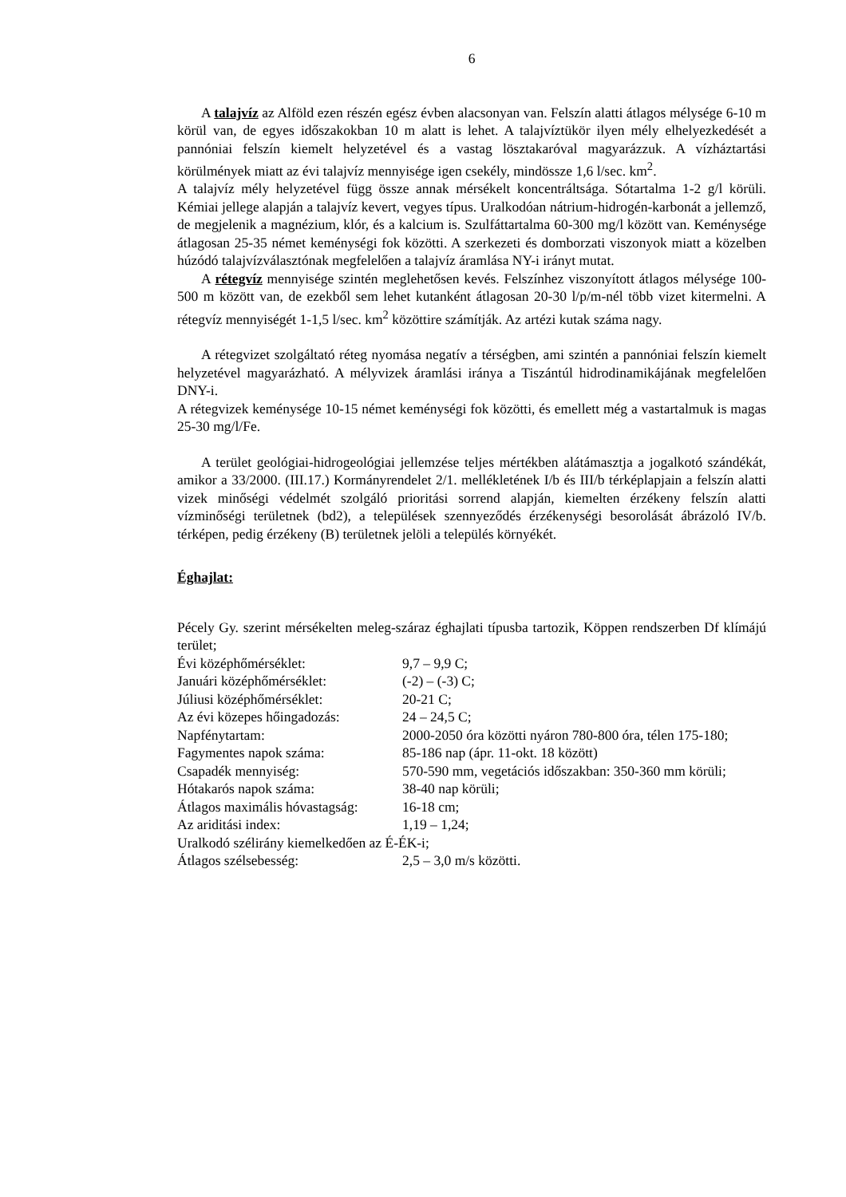6
A talajvíz az Alföld ezen részén egész évben alacsonyan van. Felszín alatti átlagos mélysége 6-10 m körül van, de egyes időszakokban 10 m alatt is lehet. A talajvíztükör ilyen mély elhelyezkedését a pannóniai felszín kiemelt helyzetével és a vastag lösztakaróval magyarázzuk. A vízháztartási körülmények miatt az évi talajvíz mennyisége igen csekély, mindössze 1,6 l/sec. km<sup>2</sup>.
A talajvíz mély helyzetével függ össze annak mérsékelt koncentráltsága. Sótartalma 1-2 g/l körüli. Kémiai jellege alapján a talajvíz kevert, vegyes típus. Uralkodóan nátrium-hidrogén-karbonát a jellemző, de megjelenik a magnézium, klór, és a kalcium is. Szulfáttartalma 60-300 mg/l között van. Keménysége átlagosan 25-35 német keménységi fok közötti. A szerkezeti és domborzati viszonyok miatt a közelben húzódó talajvízválasztónak megfelelően a talajvíz áramlása NY-i irányt mutat.
A rétegvíz mennyisége szintén meglehetősen kevés. Felszínhez viszonyított átlagos mélysége 100-500 m között van, de ezekből sem lehet kutanként átlagosan 20-30 l/p/m-nél több vizet kitermelni. A rétegvíz mennyiségét 1-1,5 l/sec. km<sup>2</sup> közöttire számítják. Az artézi kutak száma nagy.
A rétegvizet szolgáltató réteg nyomása negatív a térségben, ami szintén a pannóniai felszín kiemelt helyzetével magyarázható. A mélyvizek áramlási iránya a Tiszántúl hidrodinamikájának megfelelően DNY-i.
A rétegvizek keménysége 10-15 német keménységi fok közötti, és emellett még a vastartalmuk is magas 25-30 mg/l/Fe.
A terület geológiai-hidrogeológiai jellemzése teljes mértékben alátámasztja a jogalkotó szándékát, amikor a 33/2000. (III.17.) Kormányrendelet 2/1. mellékletének I/b és III/b térképlapjain a felszín alatti vizek minőségi védelmét szolgáló prioritási sorrend alapján, kiemelten érzékeny felszín alatti vízminőségi területnek (bd2), a települések szennyeződés érzékenységi besorolását ábrázoló IV/b. térképen, pedig érzékeny (B) területnek jelöli a település környékét.
Éghajlat:
Pécely Gy. szerint mérsékelten meleg-száraz éghajlati típusba tartozik, Köppen rendszerben Df klímájú terület;
| Évi középhőmérséklet: | 9,7 – 9,9 C; |
| Januári középhőmérséklet: | (-2) – (-3) C; |
| Júliusi középhőmérséklet: | 20-21 C; |
| Az évi közepes hőingadozás: | 24 – 24,5 C; |
| Napfénytartam: | 2000-2050 óra közötti nyáron 780-800 óra, télen 175-180; |
| Fagymentes napok száma: | 85-186 nap (ápr. 11-okt. 18 között) |
| Csapadék mennyiség: | 570-590 mm, vegetációs időszakban: 350-360 mm körüli; |
| Hótakarós napok száma: | 38-40 nap körüli; |
| Átlagos maximális hóvastagság: | 16-18 cm; |
| Az ariditási index: | 1,19 – 1,24; |
| Uralkodó szélirány kiemelkedően az É-ÉK-i; | |
| Átlagos szélsebesség: | 2,5 – 3,0 m/s közötti. |